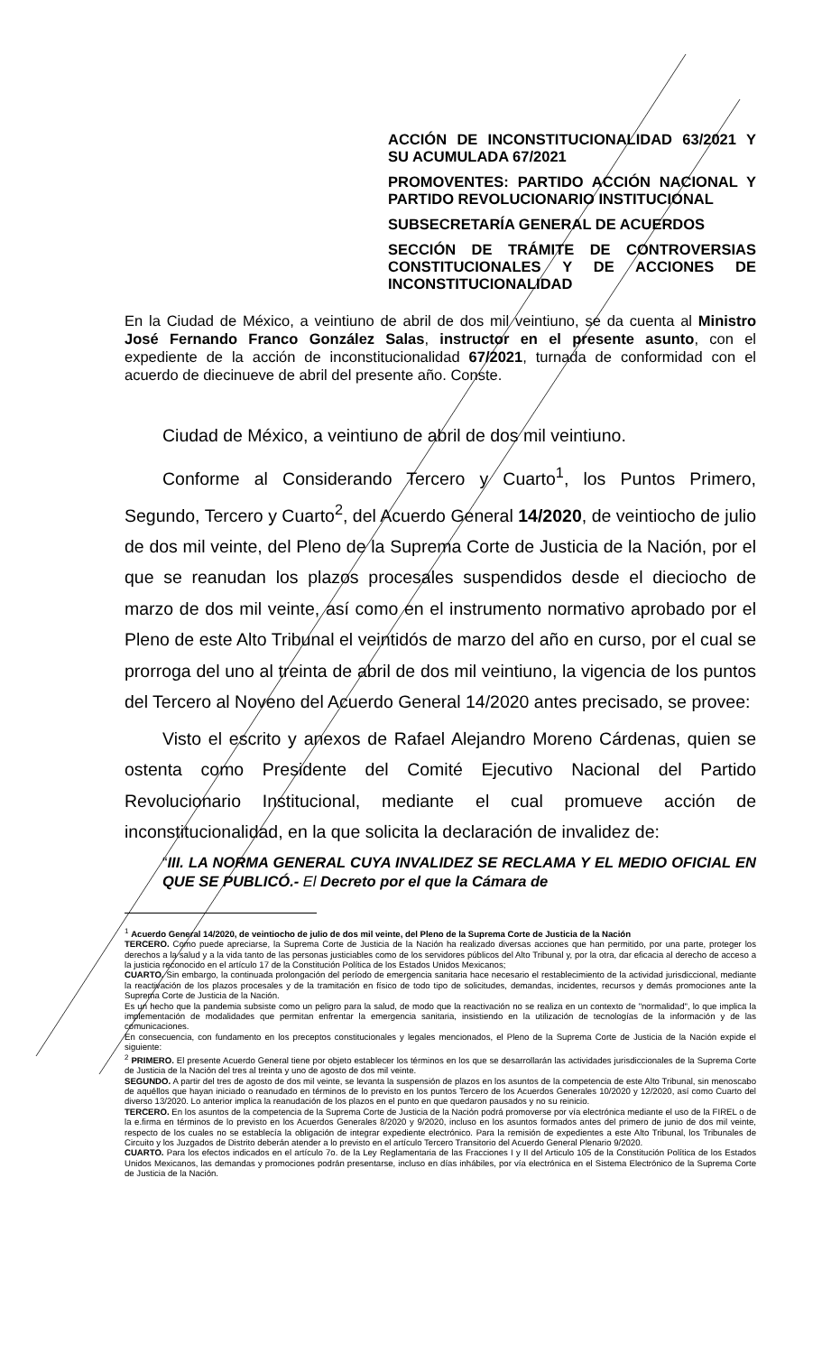ACCIÓN DE INCONSTITUCIONALIDAD 63/2021 Y SU ACUMULADA 67/2021
PROMOVENTES: PARTIDO ACCIÓN NACIONAL Y PARTIDO REVOLUCIONARIO INSTITUCIONAL
SUBSECRETARÍA GENERAL DE ACUERDOS
SECCIÓN DE TRÁMITE DE CONTROVERSIAS CONSTITUCIONALES Y DE ACCIONES DE INCONSTITUCIONALIDAD
En la Ciudad de México, a veintiuno de abril de dos mil veintiuno, se da cuenta al Ministro José Fernando Franco González Salas, instructor en el presente asunto, con el expediente de la acción de inconstitucionalidad 67/2021, turnada de conformidad con el acuerdo de diecinueve de abril del presente año. Conste.
Ciudad de México, a veintiuno de abril de dos mil veintiuno.
Conforme al Considerando Tercero y Cuarto<sup>1</sup>, los Puntos Primero, Segundo, Tercero y Cuarto<sup>2</sup>, del Acuerdo General 14/2020, de veintiocho de julio de dos mil veinte, del Pleno de la Suprema Corte de Justicia de la Nación, por el que se reanudan los plazos procesales suspendidos desde el dieciocho de marzo de dos mil veinte, así como en el instrumento normativo aprobado por el Pleno de este Alto Tribunal el veintidós de marzo del año en curso, por el cual se prorroga del uno al treinta de abril de dos mil veintiuno, la vigencia de los puntos del Tercero al Noveno del Acuerdo General 14/2020 antes precisado, se provee:
Visto el escrito y anexos de Rafael Alejandro Moreno Cárdenas, quien se ostenta como Presidente del Comité Ejecutivo Nacional del Partido Revolucionario Institucional, mediante el cual promueve acción de inconstitucionalidad, en la que solicita la declaración de invalidez de:
“III. LA NORMA GENERAL CUYA INVALIDEZ SE RECLAMA Y EL MEDIO OFICIAL EN QUE SE PUBLICÓ.- El Decreto por el que la Cámara de
<sup>1</sup> Acuerdo General 14/2020, de veintiocho de julio de dos mil veinte, del Pleno de la Suprema Corte de Justicia de la Nación
TERCERO. Como puede apreciarse, la Suprema Corte de Justicia de la Nación ha realizado diversas acciones que han permitido, por una parte, proteger los derechos a la salud y a la vida tanto de las personas justiciables como de los servidores públicos del Alto Tribunal y, por la otra, dar eficacia al derecho de acceso a la justicia reconocido en el artículo 17 de la Constitución Política de los Estados Unidos Mexicanos;
CUARTO. Sin embargo, la continuada prolongación del período de emergencia sanitaria hace necesario el restablecimiento de la actividad jurisdiccional, mediante la reactivación de los plazos procesales y de la tramitación en físico de todo tipo de solicitudes, demandas, incidentes, recursos y demás promociones ante la Suprema Corte de Justicia de la Nación.
Es un hecho que la pandemia subsiste como un peligro para la salud, de modo que la reactivación no se realiza en un contexto de "normalidad", lo que implica la implementación de modalidades que permitan enfrentar la emergencia sanitaria, insistiendo en la utilización de tecnologías de la información y de las comunicaciones.
En consecuencia, con fundamento en los preceptos constitucionales y legales mencionados, el Pleno de la Suprema Corte de Justicia de la Nación expide el siguiente:
<sup>2</sup> PRIMERO. El presente Acuerdo General tiene por objeto establecer los términos en los que se desarrollarán las actividades jurisdiccionales de la Suprema Corte de Justicia de la Nación del tres al treinta y uno de agosto de dos mil veinte.
SEGUNDO. A partir del tres de agosto de dos mil veinte, se levanta la suspensión de plazos en los asuntos de la competencia de este Alto Tribunal, sin menoscabo de aquéllos que hayan iniciado o reanudado en términos de lo previsto en los puntos Tercero de los Acuerdos Generales 10/2020 y 12/2020, así como Cuarto del diverso 13/2020. Lo anterior implica la reanudación de los plazos en el punto en que quedaron pausados y no su reinicio.
TERCERO. En los asuntos de la competencia de la Suprema Corte de Justicia de la Nación podrá promoverse por vía electrónica mediante el uso de la FIREL o de la e.firma en términos de lo previsto en los Acuerdos Generales 8/2020 y 9/2020, incluso en los asuntos formados antes del primero de junio de dos mil veinte, respecto de los cuales no se establecía la obligación de integrar expediente electrónico. Para la remisión de expedientes a este Alto Tribunal, los Tribunales de Circuito y los Juzgados de Distrito deberán atender a lo previsto en el artículo Tercero Transitorio del Acuerdo General Plenario 9/2020.
CUARTO. Para los efectos indicados en el artículo 7o. de la Ley Reglamentaria de las Fracciones I y II del Articulo 105 de la Constitución Política de los Estados Unidos Mexicanos, las demandas y promociones podrán presentarse, incluso en días inhábiles, por vía electrónica en el Sistema Electrónico de la Suprema Corte de Justicia de la Nación.